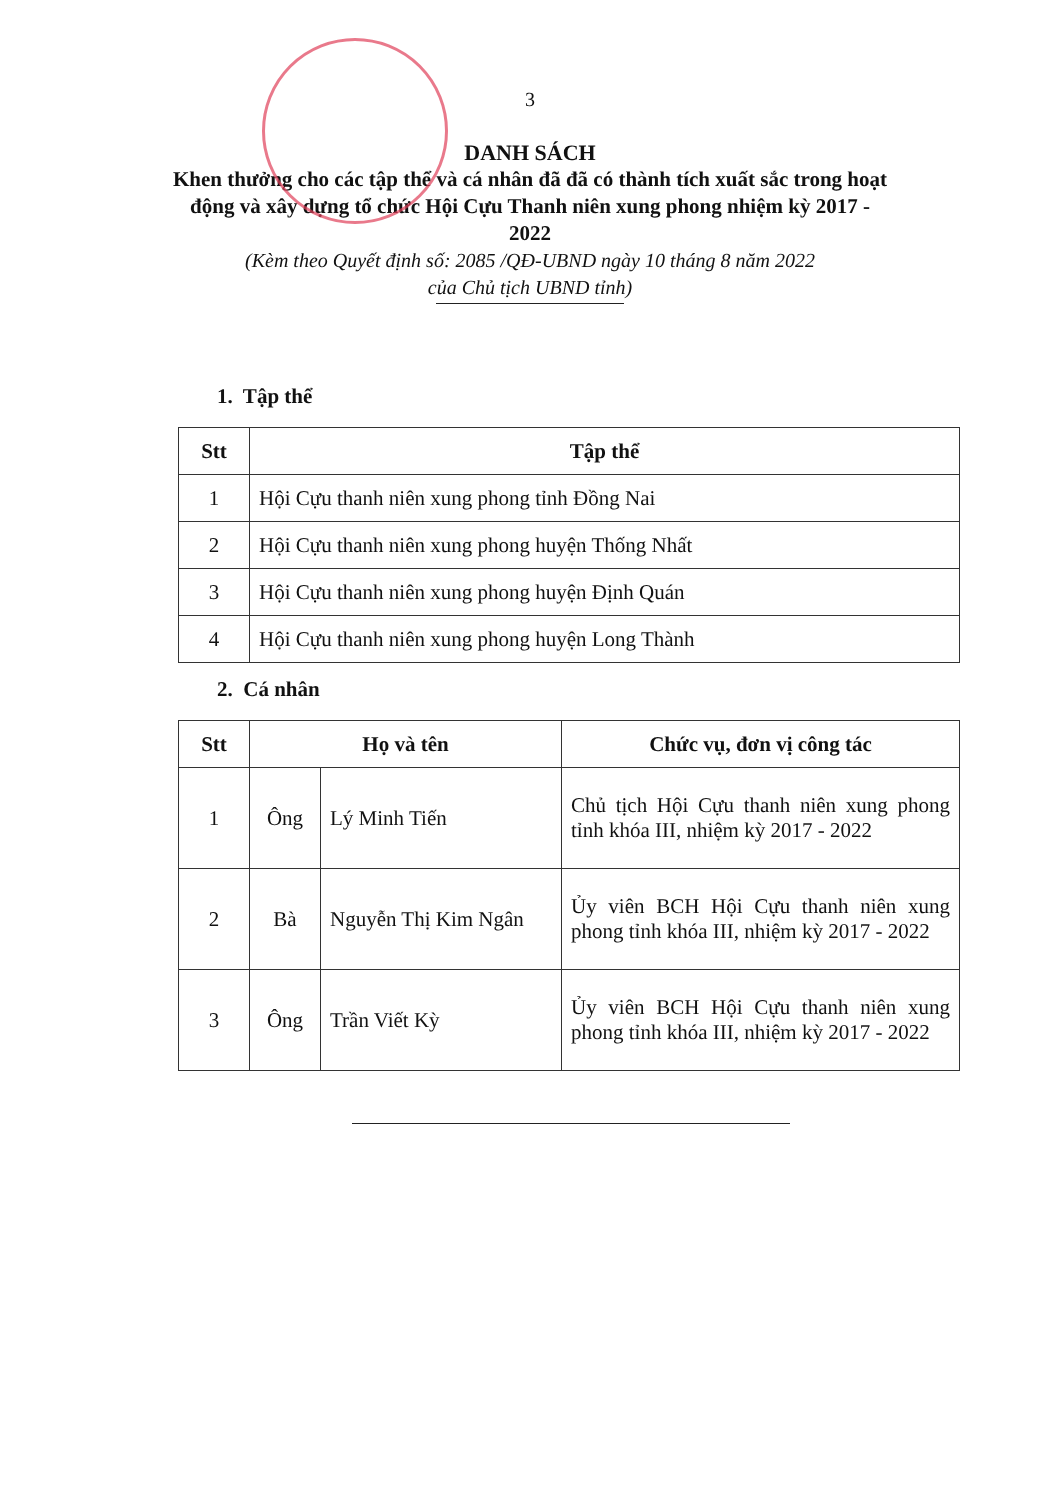3
DANH SÁCH
Khen thưởng cho các tập thể và cá nhân đã đã có thành tích xuất sắc trong hoạt động và xây dựng tổ chức Hội Cựu Thanh niên xung phong nhiệm kỳ 2017 - 2022
(Kèm theo Quyết định số: 2085 /QĐ-UBND ngày 10 tháng 8 năm 2022
của Chủ tịch UBND tỉnh)
1. Tập thể
| Stt | Tập thể |
| --- | --- |
| 1 | Hội Cựu thanh niên xung phong tỉnh Đồng Nai |
| 2 | Hội Cựu thanh niên xung phong huyện Thống Nhất |
| 3 | Hội Cựu thanh niên xung phong huyện Định Quán |
| 4 | Hội Cựu thanh niên xung phong huyện Long Thành |
2. Cá nhân
| Stt | Họ và tên | | Chức vụ, đơn vị công tác |
| --- | --- | --- | --- |
| 1 | Ông | Lý Minh Tiến | Chủ tịch Hội Cựu thanh niên xung phong tỉnh khóa III, nhiệm kỳ 2017 - 2022 |
| 2 | Bà | Nguyễn Thị Kim Ngân | Ủy viên BCH Hội Cựu thanh niên xung phong tỉnh khóa III, nhiệm kỳ 2017 - 2022 |
| 3 | Ông | Trần Viết Kỳ | Ủy viên BCH Hội Cựu thanh niên xung phong tỉnh khóa III, nhiệm kỳ 2017 - 2022 |